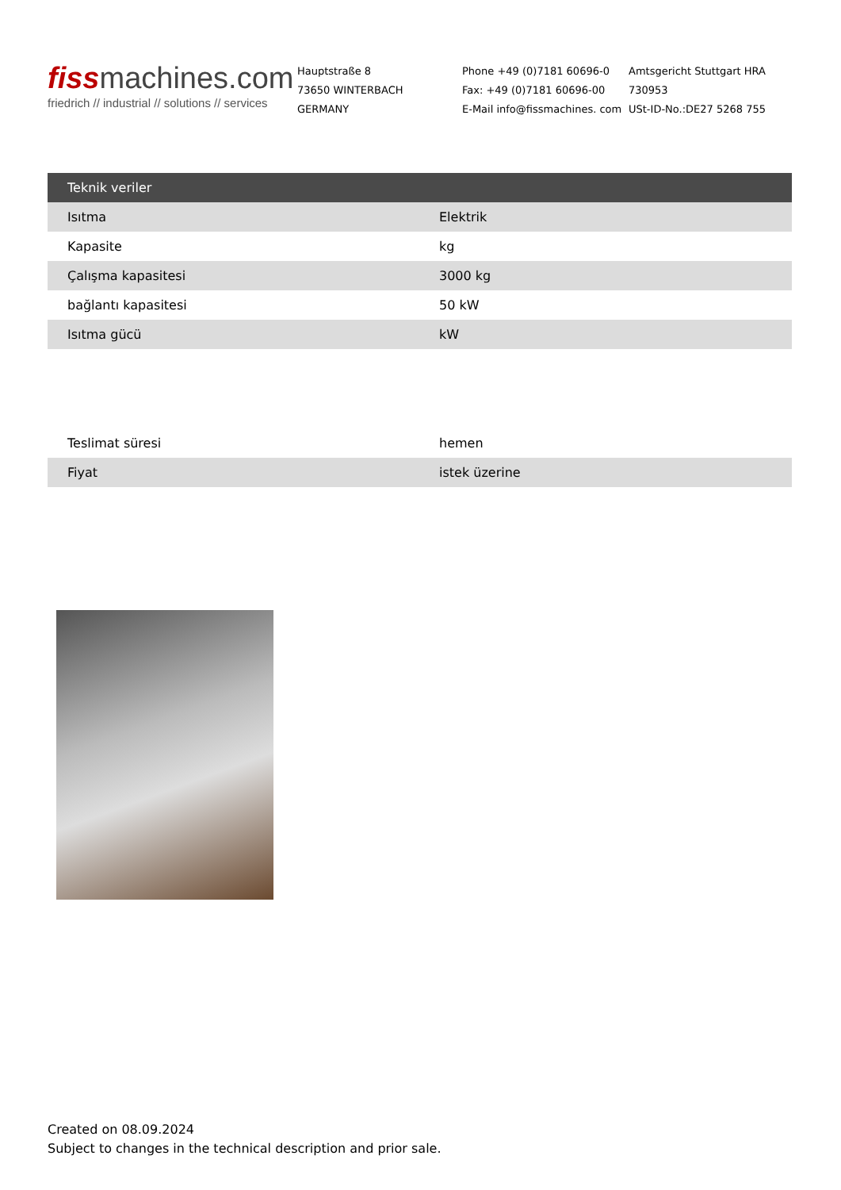fissmachines.com
friedrich // industrial // solutions // services
Hauptstraße 8
73650 WINTERBACH
GERMANY
Phone +49 (0)7181 60696-0
Fax: +49 (0)7181 60696-00
E-Mail info@fissmachines. com
Amtsgericht Stuttgart HRA 730953
USt-ID-No.:DE27 5268 755
| Teknik veriler | |
| --- | --- |
| Isıtma | Elektrik |
| Kapasite | kg |
| Çalışma kapasitesi | 3000 kg |
| bağlantı kapasitesi | 50 kW |
| Isıtma gücü | kW |
| Teslimat süresi | hemen |
| Fiyat | istek üzerine |
Created on 08.09.2024
Subject to changes in the technical description and prior sale.